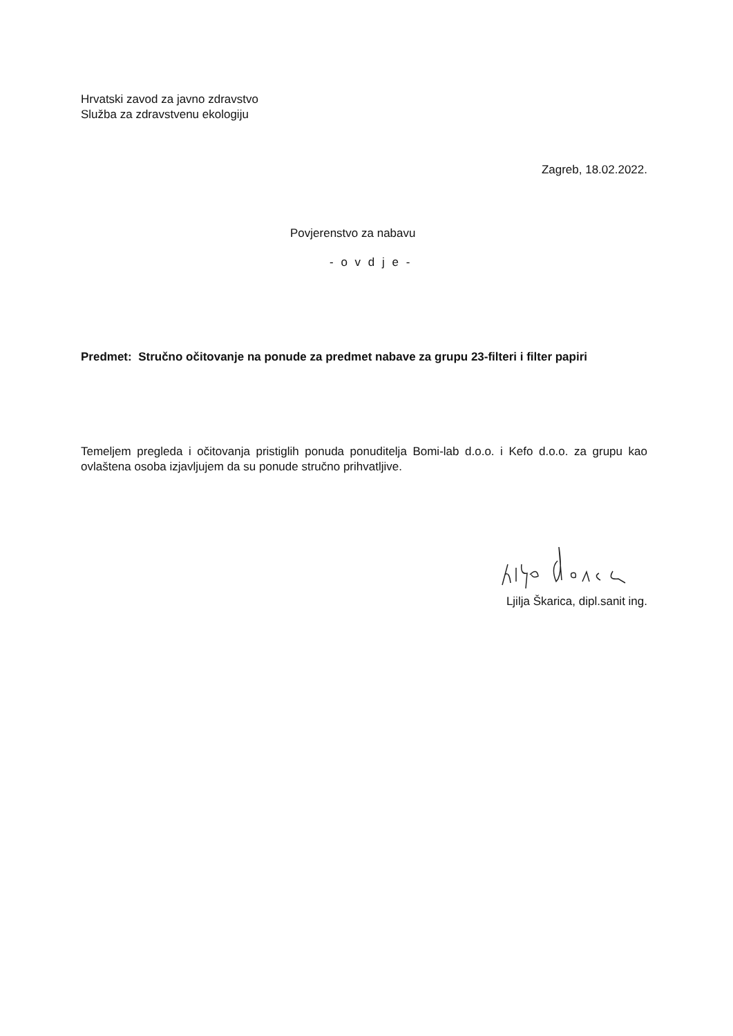Hrvatski zavod za javno zdravstvo
Služba za zdravstvenu ekologiju
Zagreb, 18.02.2022.
Povjerenstvo za nabavu
- o v d j e -
Predmet: Stručno očitovanje na ponude za predmet nabave za grupu 23-filteri i filter papiri
Temeljem pregleda i očitovanja pristiglih ponuda ponuditelja Bomi-lab d.o.o. i Kefo d.o.o. za grupu kao ovlaštena osoba izjavljujem da su ponude stručno prihvatljive.
Ljilja Škarica, dipl.sanit ing.